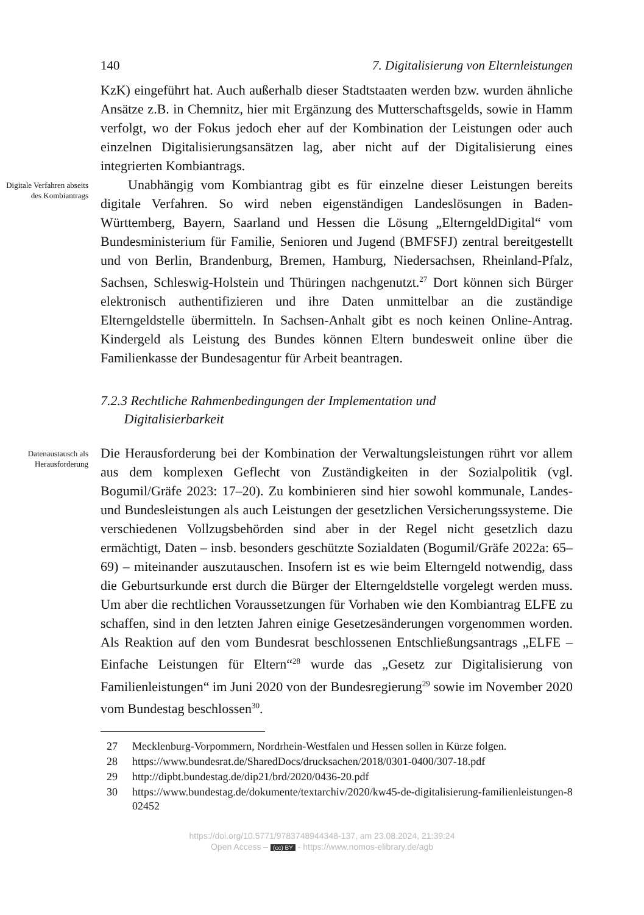140 7. Digitalisierung von Elternleistungen
KzK) eingeführt hat. Auch außerhalb dieser Stadtstaaten werden bzw. wurden ähnliche Ansätze z.B. in Chemnitz, hier mit Ergänzung des Mutterschaftsgelds, sowie in Hamm verfolgt, wo der Fokus jedoch eher auf der Kombination der Leistungen oder auch einzelnen Digitalisierungsansätzen lag, aber nicht auf der Digitalisierung eines integrierten Kombiantrags.
Digitale Verfahren abseits des Kombiantrags
Unabhängig vom Kombiantrag gibt es für einzelne dieser Leistungen bereits digitale Verfahren. So wird neben eigenständigen Landeslösungen in Baden-Württemberg, Bayern, Saarland und Hessen die Lösung „ElterngeldDigital“ vom Bundesministerium für Familie, Senioren und Jugend (BMFSFJ) zentral bereitgestellt und von Berlin, Brandenburg, Bremen, Hamburg, Niedersachsen, Rheinland-Pfalz, Sachsen, Schleswig-Holstein und Thüringen nachgenutzt.<sup>27</sup> Dort können sich Bürger elektronisch authentifizieren und ihre Daten unmittelbar an die zuständige Elterngeldstelle übermitteln. In Sachsen-Anhalt gibt es noch keinen Online-Antrag. Kindergeld als Leistung des Bundes können Eltern bundesweit online über die Familienkasse der Bundesagentur für Arbeit beantragen.
7.2.3 Rechtliche Rahmenbedingungen der Implementation und
Digitalisierbarkeit
Datenaustausch als Herausforderung
Die Herausforderung bei der Kombination der Verwaltungsleistungen rührt vor allem aus dem komplexen Geflecht von Zuständigkeiten in der Sozialpolitik (vgl. Bogumil/Gräfe 2023: 17–20). Zu kombinieren sind hier sowohl kommunale, Landes- und Bundesleistungen als auch Leistungen der gesetzlichen Versicherungssysteme. Die verschiedenen Vollzugsbehörden sind aber in der Regel nicht gesetzlich dazu ermächtigt, Daten – insb. besonders geschützte Sozialdaten (Bogumil/Gräfe 2022a: 65–69) – miteinander auszutauschen. Insofern ist es wie beim Elterngeld notwendig, dass die Geburtsurkunde erst durch die Bürger der Elterngeldstelle vorgelegt werden muss. Um aber die rechtlichen Voraussetzungen für Vorhaben wie den Kombiantrag ELFE zu schaffen, sind in den letzten Jahren einige Gesetzesänderungen vorgenommen worden. Als Reaktion auf den vom Bundesrat beschlossenen Entschließungsantrags „ELFE – Einfache Leistungen für Eltern“<sup>28</sup> wurde das „Gesetz zur Digitalisierung von Familienleistungen“ im Juni 2020 von der Bundesregierung<sup>29</sup> sowie im November 2020 vom Bundestag beschlossen<sup>30</sup>.
27 Mecklenburg-Vorpommern, Nordrhein-Westfalen und Hessen sollen in Kürze folgen.
28 https://www.bundesrat.de/SharedDocs/drucksachen/2018/0301-0400/307-18.pdf
29 http://dipbt.bundestag.de/dip21/brd/2020/0436-20.pdf
30 https://www.bundestag.de/dokumente/textarchiv/2020/kw45-de-digitalisierung-familienleistungen-802452
https://doi.org/10.5771/9783748944348-137, am 23.08.2024, 21:39:24
Open Access – (cc) BY - https://www.nomos-elibrary.de/agb